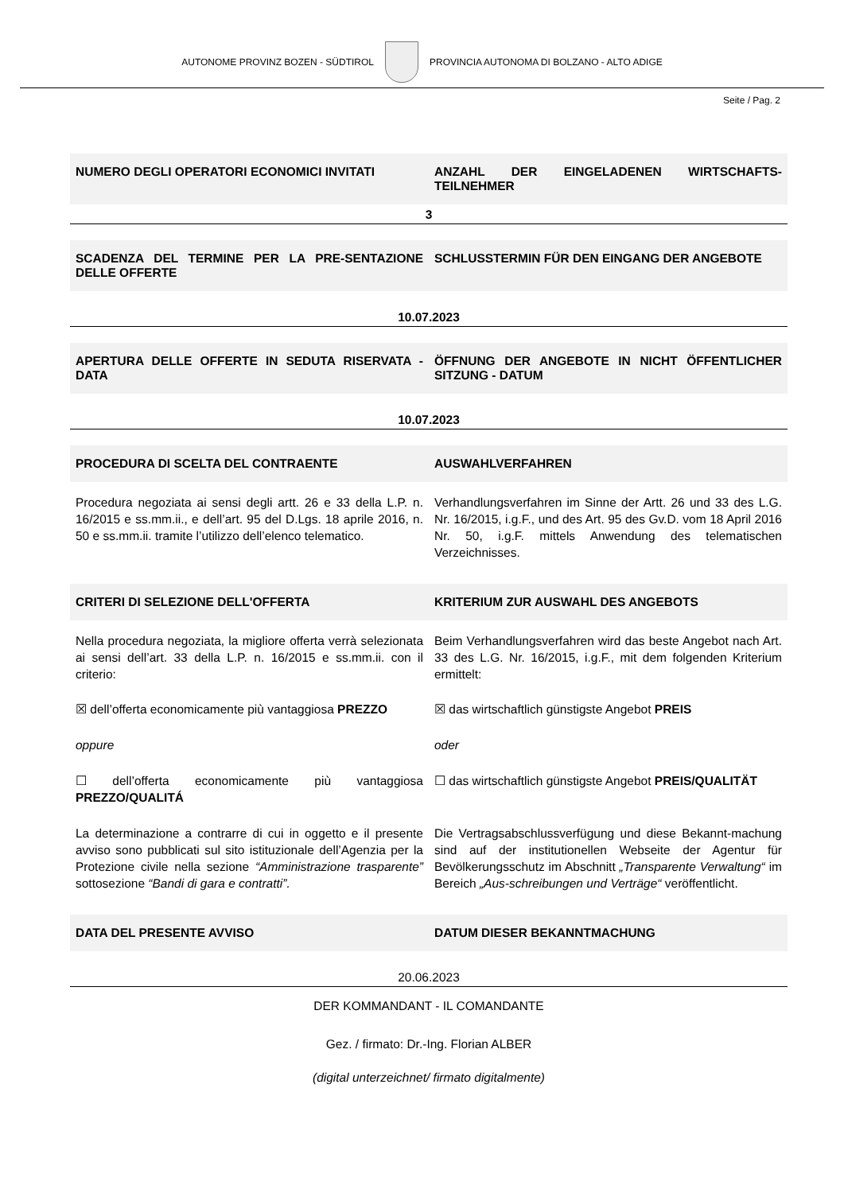AUTONOME PROVINZ BOZEN - SÜDTIROL
PROVINCIA AUTONOMA DI BOLZANO - ALTO ADIGE
Seite / Pag. 2
NUMERO DEGLI OPERATORI ECONOMICI INVITATI
ANZAHL DER EINGELADENEN WIRTSCHAFTS-TEILNEHMER
3
SCADENZA DEL TERMINE PER LA PRE-SENTAZIONE DELLE OFFERTE
SCHLUSSTERMIN FÜR DEN EINGANG DER ANGEBOTE
10.07.2023
APERTURA DELLE OFFERTE IN SEDUTA RISERVATA - DATA
ÖFFNUNG DER ANGEBOTE IN NICHT ÖFFENTLICHER SITZUNG - DATUM
10.07.2023
PROCEDURA DI SCELTA DEL CONTRAENTE
AUSWAHLVERFAHREN
Procedura negoziata ai sensi degli artt. 26 e 33 della L.P. n. 16/2015 e ss.mm.ii., e dell’art. 95 del D.Lgs. 18 aprile 2016, n. 50 e ss.mm.ii. tramite l’utilizzo dell’elenco telematico.
Verhandlungsverfahren im Sinne der Artt. 26 und 33 des L.G. Nr. 16/2015, i.g.F., und des Art. 95 des Gv.D. vom 18 April 2016 Nr. 50, i.g.F. mittels Anwendung des telematischen Verzeichnisses.
CRITERI DI SELEZIONE DELL'OFFERTA
KRITERIUM ZUR AUSWAHL DES ANGEBOTS
Nella procedura negoziata, la migliore offerta verrà selezionata ai sensi dell’art. 33 della L.P. n. 16/2015 e ss.mm.ii. con il criterio:
Beim Verhandlungsverfahren wird das beste Angebot nach Art. 33 des L.G. Nr. 16/2015, i.g.F., mit dem folgenden Kriterium ermittelt:
☒ dell’offerta economicamente più vantaggiosa PREZZO
☒ das wirtschaftlich günstigste Angebot PREIS
oppure oder
☐ dell’offerta economicamente più vantaggiosa PREZZO/QUALITÁ
☐ das wirtschaftlich günstigste Angebot PREIS/QUALITÄT
La determinazione a contrarre di cui in oggetto e il presente avviso sono pubblicati sul sito istituzionale dell’Agenzia per la Protezione civile nella sezione “Amministrazione trasparente” sottosezione “Bandi di gara e contratti”.
Die Vertragsabschlussverfügung und diese Bekannt-machung sind auf der institutionellen Webseite der Agentur für Bevölkerungsschutz im Abschnitt „Transparente Verwaltung“ im Bereich „Aus-schreibungen und Verträge“ veröffentlicht.
DATA DEL PRESENTE AVVISO DATUM DIESER BEKANNTMACHUNG
20.06.2023
DER KOMMANDANT - IL COMANDANTE
Gez. / firmato: Dr.-Ing. Florian ALBER
(digital unterzeichnet/ firmato digitalmente)